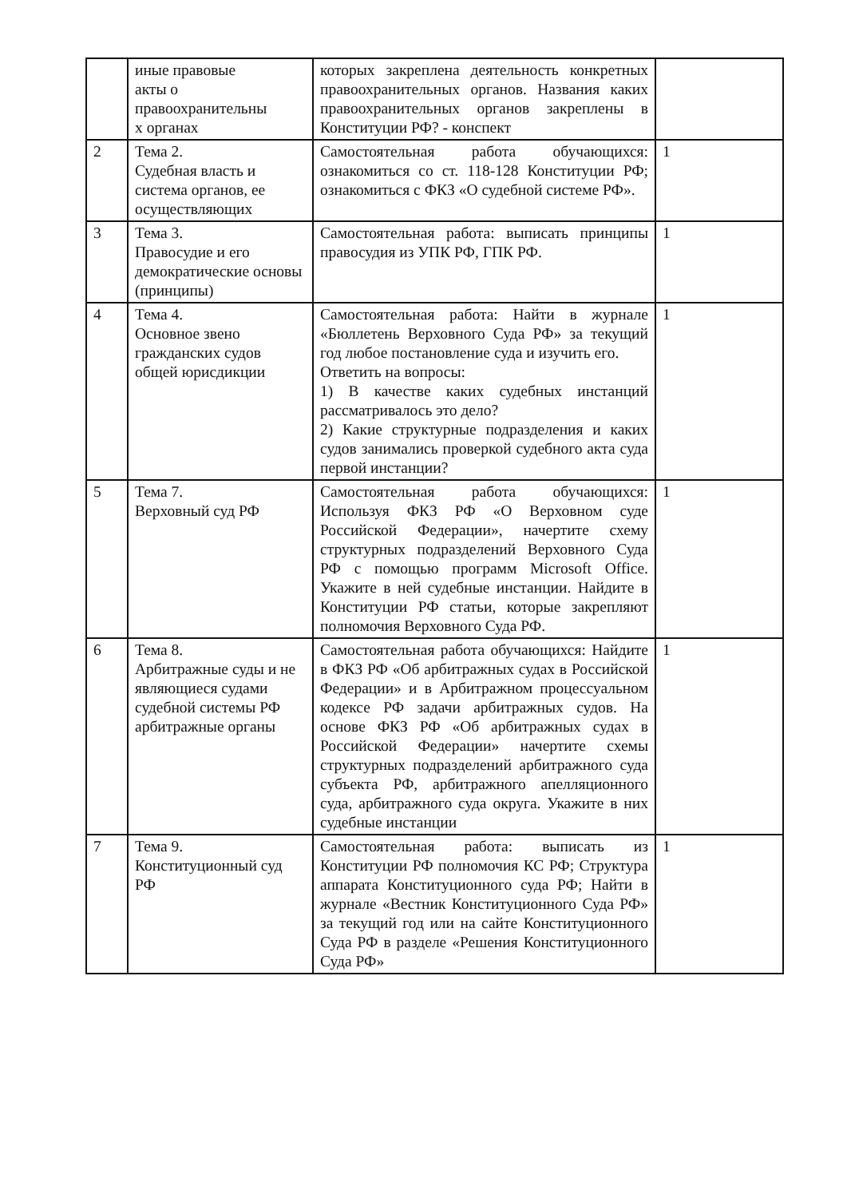| | иные правовые акты о правоохранительны х органах | которых закреплена деятельность конкретных правоохранительных органов. Названия каких правоохранительных органов закреплены в Конституции РФ? - конспект | |
| 2 | Тема 2. Судебная власть и система органов, ее осуществляющих | Самостоятельная работа обучающихся: ознакомиться со ст. 118-128 Конституции РФ; ознакомиться с ФКЗ «О судебной системе РФ». | 1 |
| 3 | Тема 3. Правосудие и его демократические основы (принципы) | Самостоятельная работа: выписать принципы правосудия из УПК РФ, ГПК РФ. | 1 |
| 4 | Тема 4. Основное звено гражданских судов общей юрисдикции | Самостоятельная работа: Найти в журнале «Бюллетень Верховного Суда РФ» за текущий год любое постановление суда и изучить его. Ответить на вопросы: 1) В качестве каких судебных инстанций рассматривалось это дело? 2) Какие структурные подразделения и каких судов занимались проверкой судебного акта суда первой инстанции? | 1 |
| 5 | Тема 7. Верховный суд РФ | Самостоятельная работа обучающихся: Используя ФКЗ РФ «О Верховном суде Российской Федерации», начертите схему структурных подразделений Верховного Суда РФ с помощью программ Microsoft Office. Укажите в ней судебные инстанции. Найдите в Конституции РФ статьи, которые закрепляют полномочия Верховного Суда РФ. | 1 |
| 6 | Тема 8. Арбитражные суды и не являющиеся судами судебной системы РФ арбитражные органы | Самостоятельная работа обучающихся: Найдите в ФКЗ РФ «Об арбитражных судах в Российской Федерации» и в Арбитражном процессуальном кодексе РФ задачи арбитражных судов. На основе ФКЗ РФ «Об арбитражных судах в Российской Федерации» начертите схемы структурных подразделений арбитражного суда субъекта РФ, арбитражного апелляционного суда, арбитражного суда округа. Укажите в них судебные инстанции | 1 |
| 7 | Тема 9. Конституционный суд РФ | Самостоятельная работа: выписать из Конституции РФ полномочия КС РФ; Структура аппарата Конституционного суда РФ; Найти в журнале «Вестник Конституционного Суда РФ» за текущий год или на сайте Конституционного Суда РФ в разделе «Решения Конституционного Суда РФ» | 1 |